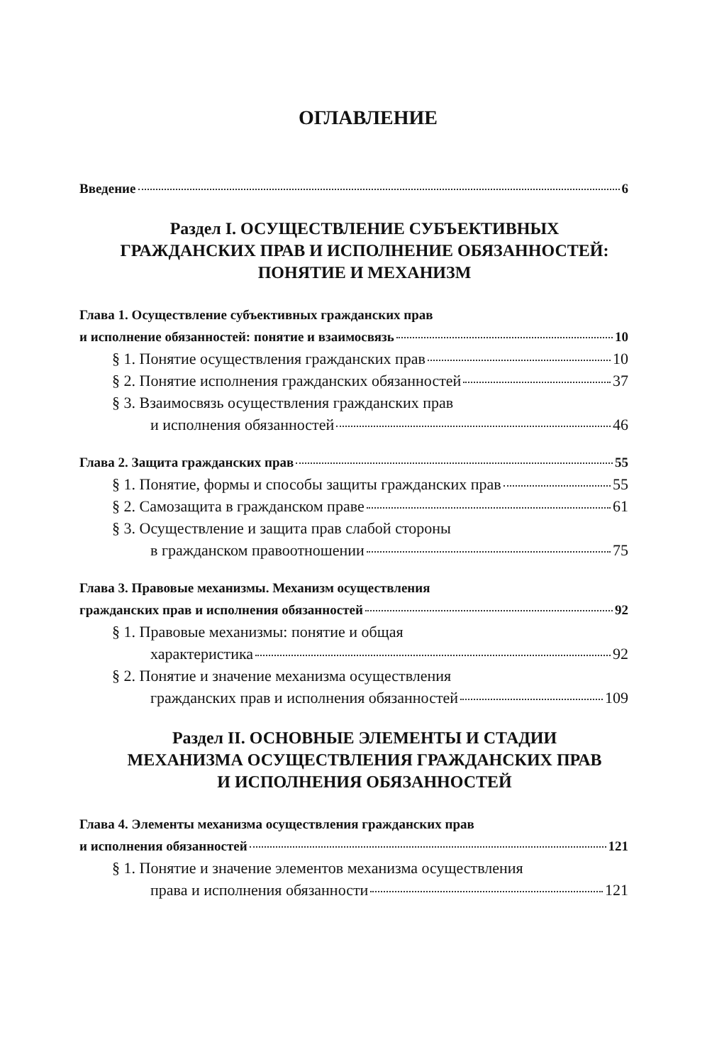ОГЛАВЛЕНИЕ
Введение 6
Раздел I. ОСУЩЕСТВЛЕНИЕ СУБЪЕКТИВНЫХ
ГРАЖДАНСКИХ ПРАВ И ИСПОЛНЕНИЕ ОБЯЗАННОСТЕЙ:
ПОНЯТИЕ И МЕХАНИЗМ
Глава 1. Осуществление субъективных гражданских прав
и исполнение обязанностей: понятие и взаимосвязь 10
§ 1. Понятие осуществления гражданских прав 10
§ 2. Понятие исполнения гражданских обязанностей 37
§ 3. Взаимосвязь осуществления гражданских прав
и исполнения обязанностей 46
Глава 2. Защита гражданских прав 55
§ 1. Понятие, формы и способы защиты гражданских прав 55
§ 2. Самозащита в гражданском праве 61
§ 3. Осуществление и защита прав слабой стороны
в гражданском правоотношении 75
Глава 3. Правовые механизмы. Механизм осуществления
гражданских прав и исполнения обязанностей 92
§ 1. Правовые механизмы: понятие и общая
характеристика 92
§ 2. Понятие и значение механизма осуществления
гражданских прав и исполнения обязанностей 109
Раздел II. ОСНОВНЫЕ ЭЛЕМЕНТЫ И СТАДИИ
МЕХАНИЗМА ОСУЩЕСТВЛЕНИЯ ГРАЖДАНСКИХ ПРАВ
И ИСПОЛНЕНИЯ ОБЯЗАННОСТЕЙ
Глава 4. Элементы механизма осуществления гражданских прав
и исполнения обязанностей 121
§ 1. Понятие и значение элементов механизма осуществления
права и исполнения обязанности 121